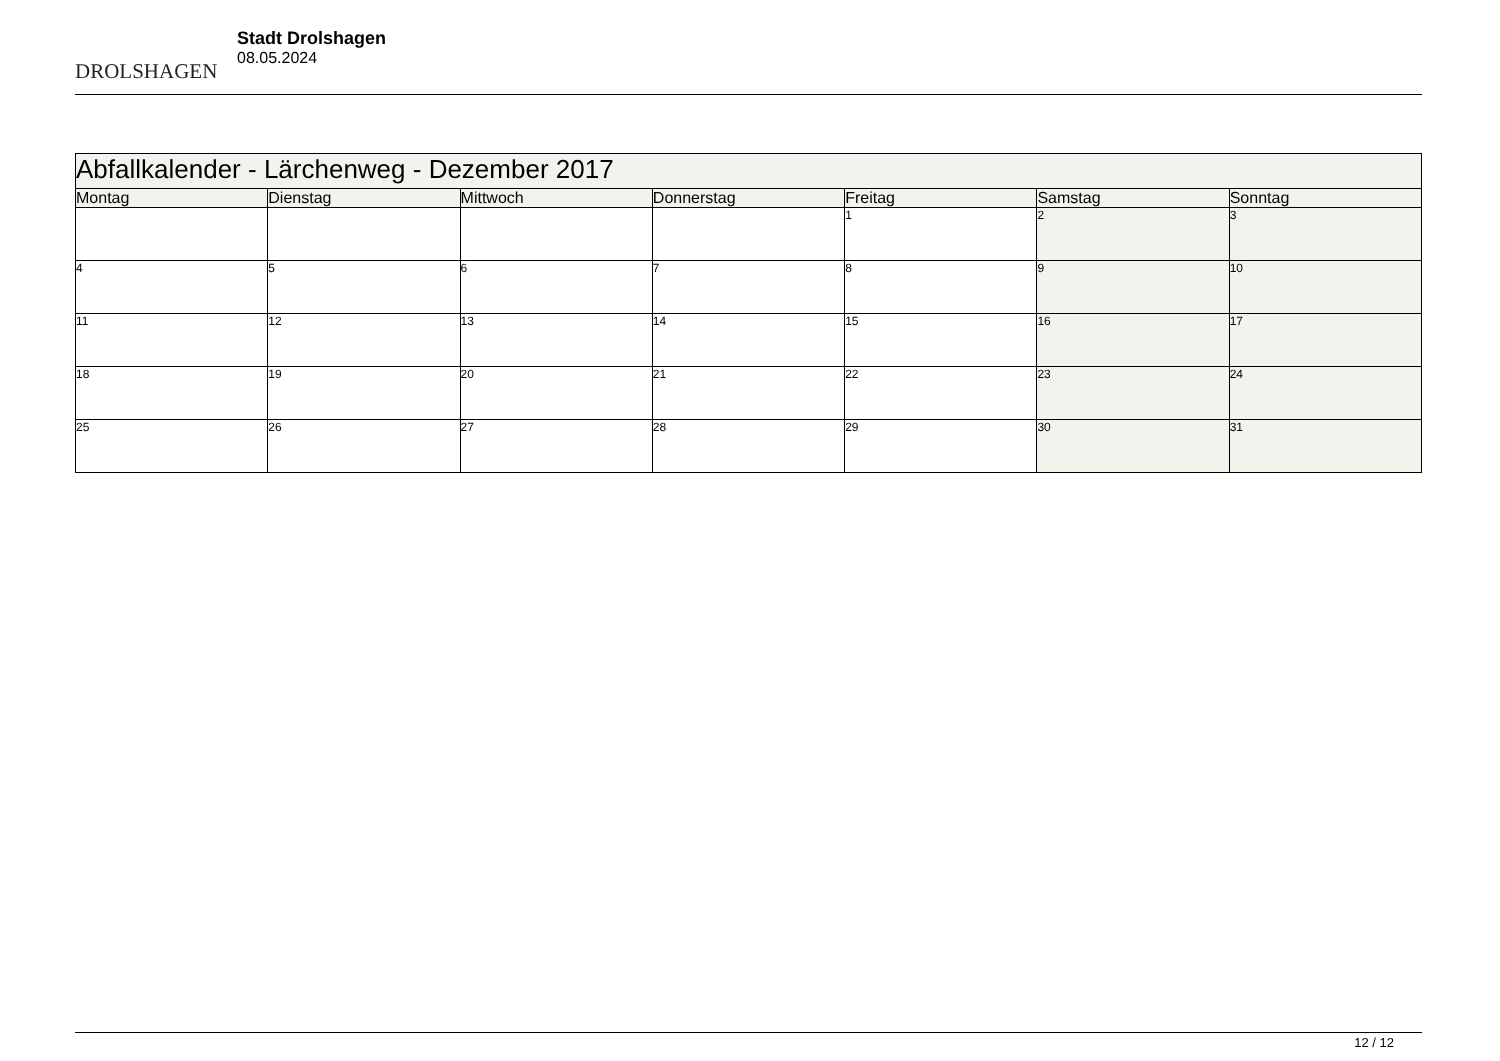DROLSHAGEN
Stadt Drolshagen
08.05.2024
| Abfallkalender - Lärchenweg - Dezember 2017 | | | | | | |
| --- | --- | --- | --- | --- | --- | --- |
| Montag | Dienstag | Mittwoch | Donnerstag | Freitag | Samstag | Sonntag |
| | | | | 1 | 2 | 3 |
| 4 | 5 | 6 | 7 | 8 | 9 | 10 |
| 11 | 12 | 13 | 14 | 15 | 16 | 17 |
| 18 | 19 | 20 | 21 | 22 | 23 | 24 |
| 25 | 26 | 27 | 28 | 29 | 30 | 31 |
12 / 12